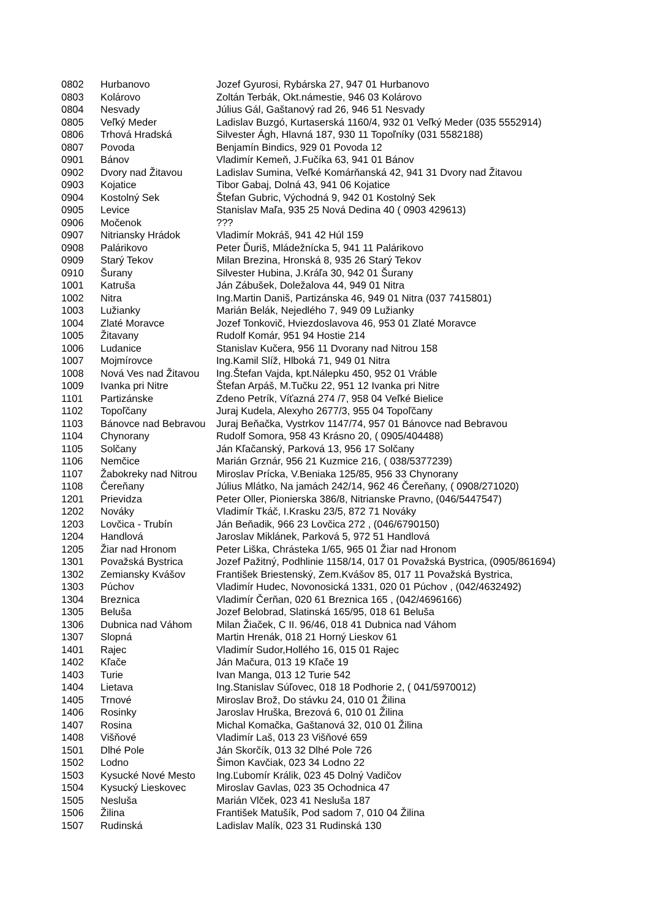| 0802 | Hurbanovo | Jozef Gyurosi, Rybárska 27, 947 01 Hurbanovo |
| 0803 | Kolárovo | Zoltán Terbák, Okt.námestie, 946 03 Kolárovo |
| 0804 | Nesvady | Július Gál, Gaštanový rad 26, 946 51 Nesvady |
| 0805 | Veľký Meder | Ladislav Buzgó, Kurtaserská 1160/4, 932 01 Veľký Meder (035 5552914) |
| 0806 | Trhová Hradská | Silvester Ágh, Hlavná 187, 930 11 Topoľníky (031 5582188) |
| 0807 | Povoda | Benjamín Bindics, 929 01 Povoda 12 |
| 0901 | Bánov | Vladimír Kemeň, J.Fučíka 63, 941 01 Bánov |
| 0902 | Dvory nad Žitavou | Ladislav Sumina, Veľké Komárňanská 42, 941 31 Dvory nad Žitavou |
| 0903 | Kojatice | Tibor Gabaj, Dolná 43, 941 06 Kojatice |
| 0904 | Kostolný Sek | Štefan Gubric, Východná 9, 942 01 Kostolný Sek |
| 0905 | Levice | Stanislav Maľa, 935 25 Nová Dedina 40 ( 0903 429613) |
| 0906 | Močenok | ??? |
| 0907 | Nitriansky Hrádok | Vladimír Mokráš, 941 42 Húl 159 |
| 0908 | Palárikovo | Peter Ďuriš, Mládežnícka 5, 941 11 Palárikovo |
| 0909 | Starý Tekov | Milan Brezina, Hronská 8, 935 26 Starý Tekov |
| 0910 | Šurany | Silvester Hubina, J.Kráľa 30, 942 01 Šurany |
| 1001 | Katruša | Ján Zábušek, Doležalova 44, 949 01 Nitra |
| 1002 | Nitra | Ing.Martin Daniš, Partizánska 46, 949 01 Nitra (037 7415801) |
| 1003 | Lužianky | Marián Belák, Nejedlého 7, 949 09 Lužianky |
| 1004 | Zlaté Moravce | Jozef Tonkovič, Hviezdoslavova 46, 953 01 Zlaté Moravce |
| 1005 | Žitavany | Rudolf Komár, 951 94 Hostie 214 |
| 1006 | Ludanice | Stanislav Kučera, 956 11 Dvorany nad Nitrou 158 |
| 1007 | Mojmírovce | Ing.Kamil Slíž, Hlboká 71, 949 01 Nitra |
| 1008 | Nová Ves nad Žitavou | Ing.Štefan Vajda, kpt.Nálepku 450, 952 01 Vráble |
| 1009 | Ivanka pri Nitre | Štefan Arpáš, M.Tučku 22, 951 12 Ivanka pri Nitre |
| 1101 | Partizánske | Zdeno Petrík, Víťazná 274 /7, 958 04 Veľké Bielice |
| 1102 | Topoľčany | Juraj Kudela, Alexyho 2677/3, 955 04 Topoľčany |
| 1103 | Bánovce nad Bebravou | Juraj Beňačka, Vystrkov 1147/74, 957 01 Bánovce nad Bebravou |
| 1104 | Chynorany | Rudolf Somora, 958 43 Krásno 20, ( 0905/404488) |
| 1105 | Solčany | Ján Kľačanský, Parková 13, 956 17 Solčany |
| 1106 | Nemčice | Marián Grznár, 956 21 Kuzmice 216, ( 038/5377239) |
| 1107 | Žabokreky nad Nitrou | Miroslav Prícka, V.Beniaka 125/85, 956 33 Chynorany |
| 1108 | Čereňany | Július Mlátko, Na jamách 242/14, 962 46 Čereňany, ( 0908/271020) |
| 1201 | Prievidza | Peter Oller, Pionierska 386/8, Nitrianske Pravno, (046/5447547) |
| 1202 | Nováky | Vladimír Tkáč, I.Krasku 23/5, 872 71 Nováky |
| 1203 | Lovčica - Trubín | Ján Beňadik, 966 23 Lovčica 272 , (046/6790150) |
| 1204 | Handlová | Jaroslav Miklánek, Parková 5, 972 51 Handlová |
| 1205 | Žiar nad Hronom | Peter Liška, Chrásteka 1/65, 965 01 Žiar nad Hronom |
| 1301 | Považská Bystrica | Jozef Pažitný, Podhlinie 1158/14, 017 01 Považská Bystrica, (0905/861694) |
| 1302 | Zemiansky Kvášov | František Briestenský, Zem.Kvášov 85, 017 11 Považská Bystrica, |
| 1303 | Púchov | Vladimír Hudec, Novonosická 1331, 020 01 Púchov , (042/4632492) |
| 1304 | Breznica | Vladimír Čerňan, 020 61 Breznica 165 , (042/4696166) |
| 1305 | Beluša | Jozef Belobrad, Slatinská 165/95, 018 61 Beluša |
| 1306 | Dubnica nad Váhom | Milan Žiaček, C II. 96/46, 018 41 Dubnica nad Váhom |
| 1307 | Slopná | Martin Hrenák, 018 21 Horný Lieskov 61 |
| 1401 | Rajec | Vladimír Sudor,Hollého 16, 015 01 Rajec |
| 1402 | Kľače | Ján Mačura, 013 19 Kľače 19 |
| 1403 | Turie | Ivan Manga, 013 12 Turie 542 |
| 1404 | Lietava | Ing.Stanislav Súľovec, 018 18 Podhorie 2, ( 041/5970012) |
| 1405 | Trnové | Miroslav Brož, Do stávku 24, 010 01 Žilina |
| 1406 | Rosinky | Jaroslav Hruška, Brezová 6, 010 01 Žilina |
| 1407 | Rosina | Michal Komačka, Gaštanová 32, 010 01 Žilina |
| 1408 | Višňové | Vladimír Laš, 013 23 Višňové 659 |
| 1501 | Dlhé Pole | Ján Skorčík, 013 32 Dlhé Pole 726 |
| 1502 | Lodno | Šimon Kavčiak, 023 34 Lodno 22 |
| 1503 | Kysucké Nové Mesto | Ing.Ľubomír Králik, 023 45 Dolný Vadičov |
| 1504 | Kysucký Lieskovec | Miroslav Gavlas, 023 35 Ochodnica 47 |
| 1505 | Nesluša | Marián Vlček, 023 41 Nesluša 187 |
| 1506 | Žilina | František Matušík, Pod sadom 7, 010 04 Žilina |
| 1507 | Rudinská | Ladislav Malík, 023 31 Rudinská 130 |